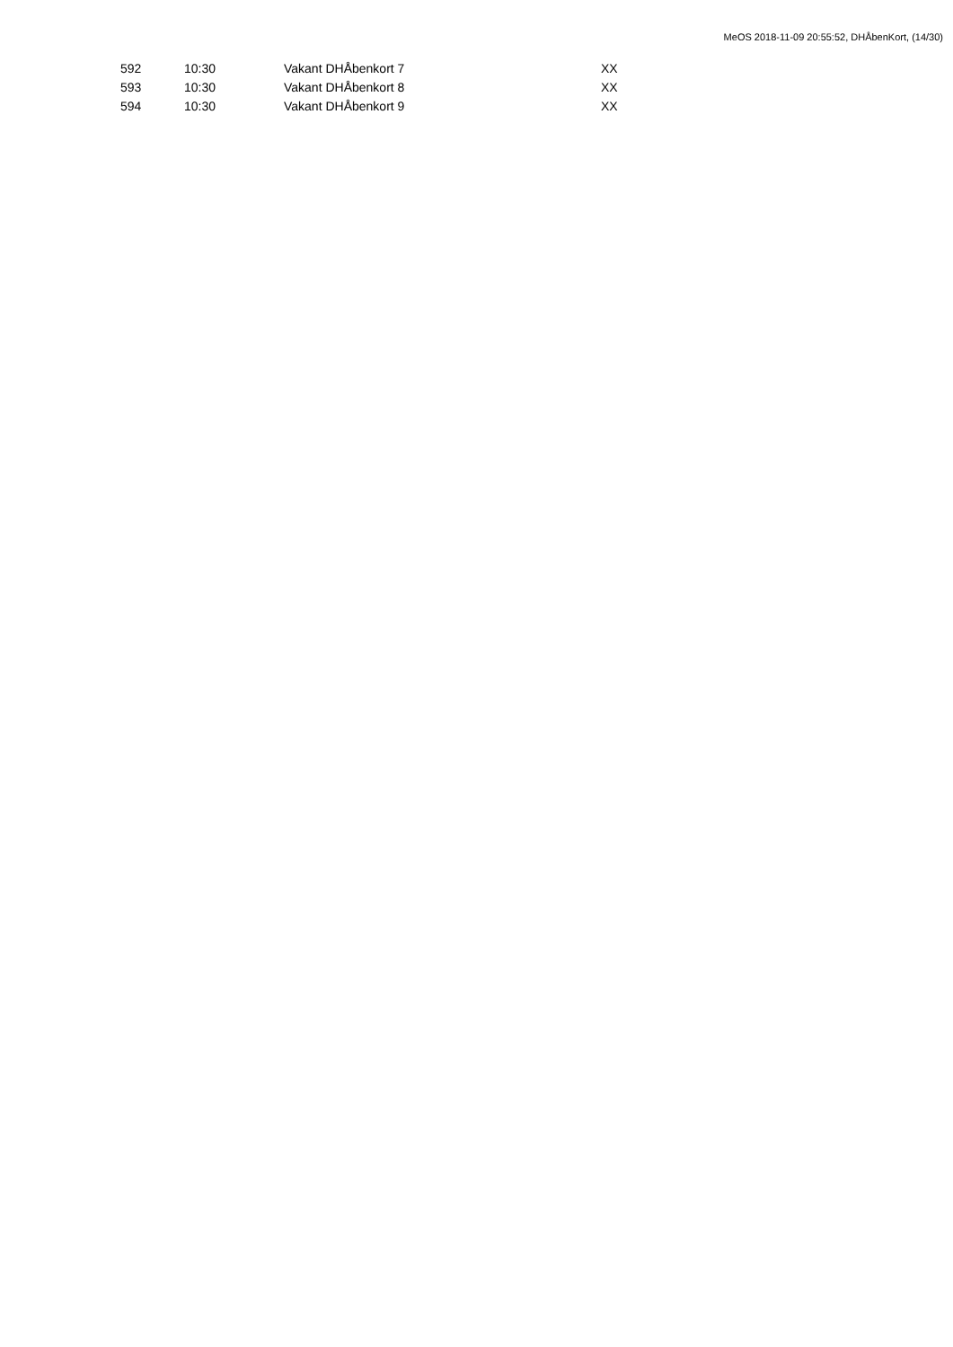MeOS 2018-11-09 20:55:52, DHÅbenKort, (14/30)
| 592 | 10:30 | Vakant DHÅbenkort 7 | XX |
| 593 | 10:30 | Vakant DHÅbenkort 8 | XX |
| 594 | 10:30 | Vakant DHÅbenkort 9 | XX |